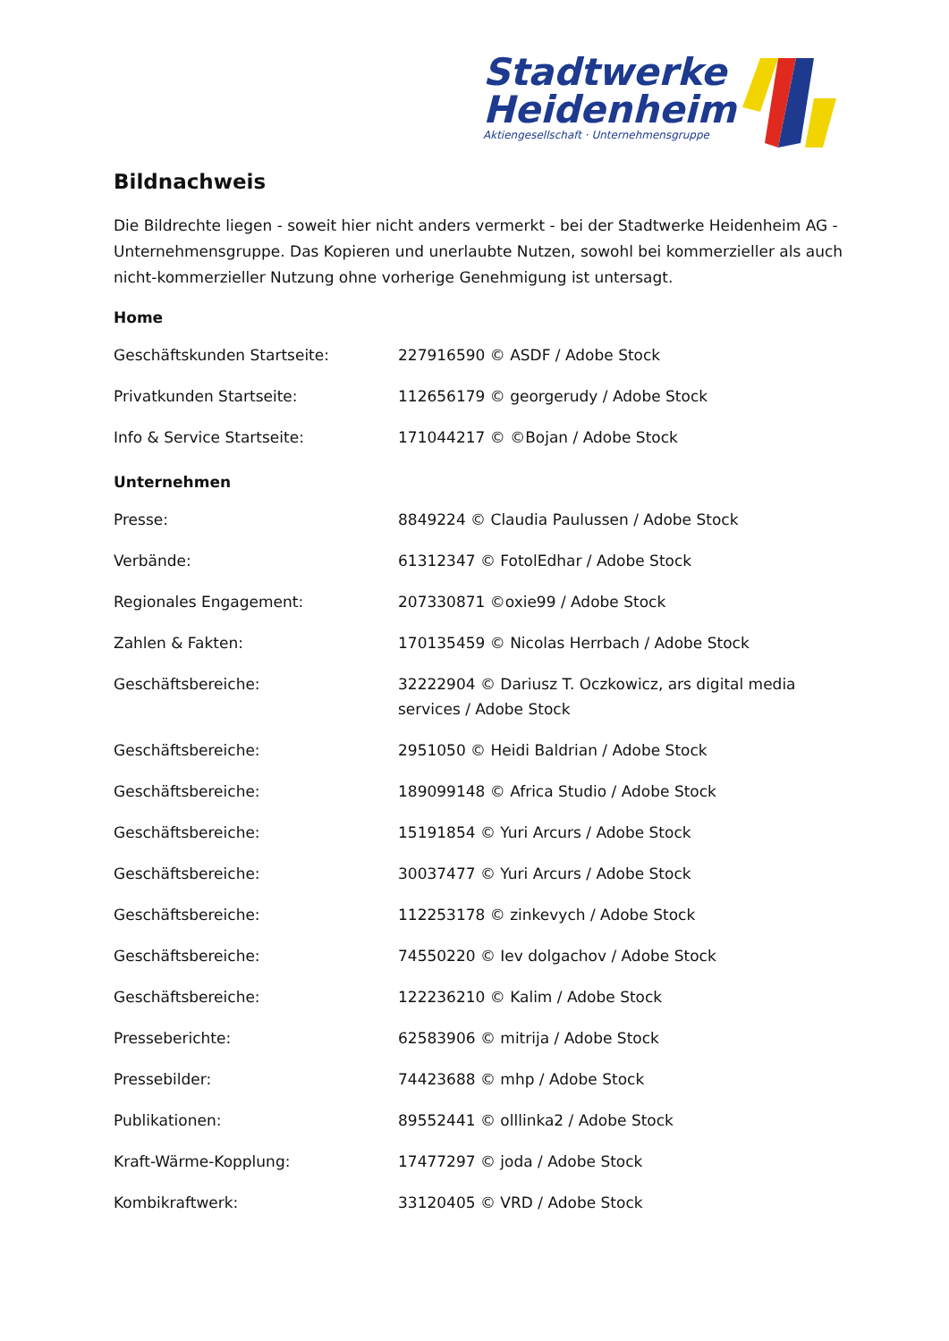Stadtwerke
Heidenheim
Aktiengesellschaft · Unternehmensgruppe
Bildnachweis
Die Bildrechte liegen - soweit hier nicht anders vermerkt - bei der Stadtwerke Heidenheim AG - Unternehmensgruppe. Das Kopieren und unerlaubte Nutzen, sowohl bei kommerzieller als auch nicht-kommerzieller Nutzung ohne vorherige Genehmigung ist untersagt.
Home
| Geschäftskunden Startseite: | 227916590 © ASDF / Adobe Stock |
| Privatkunden Startseite: | 112656179 © georgerudy / Adobe Stock |
| Info & Service Startseite: | 171044217 © ©Bojan / Adobe Stock |
Unternehmen
| Presse: | 8849224 © Claudia Paulussen / Adobe Stock |
| Verbände: | 61312347 © FotolEdhar / Adobe Stock |
| Regionales Engagement: | 207330871 ©oxie99 / Adobe Stock |
| Zahlen & Fakten: | 170135459 © Nicolas Herrbach / Adobe Stock |
| Geschäftsbereiche: | 32222904 © Dariusz T. Oczkowicz, ars digital media services / Adobe Stock |
| Geschäftsbereiche: | 2951050 © Heidi Baldrian / Adobe Stock |
| Geschäftsbereiche: | 189099148 © Africa Studio / Adobe Stock |
| Geschäftsbereiche: | 15191854 © Yuri Arcurs / Adobe Stock |
| Geschäftsbereiche: | 30037477 © Yuri Arcurs / Adobe Stock |
| Geschäftsbereiche: | 112253178 © zinkevych / Adobe Stock |
| Geschäftsbereiche: | 74550220 © Iev dolgachov / Adobe Stock |
| Geschäftsbereiche: | 122236210 © Kalim / Adobe Stock |
| Presseberichte: | 62583906 © mitrija / Adobe Stock |
| Pressebilder: | 74423688 © mhp / Adobe Stock |
| Publikationen: | 89552441 © olllinka2 / Adobe Stock |
| Kraft-Wärme-Kopplung: | 17477297 © joda / Adobe Stock |
| Kombikraftwerk: | 33120405 © VRD / Adobe Stock |